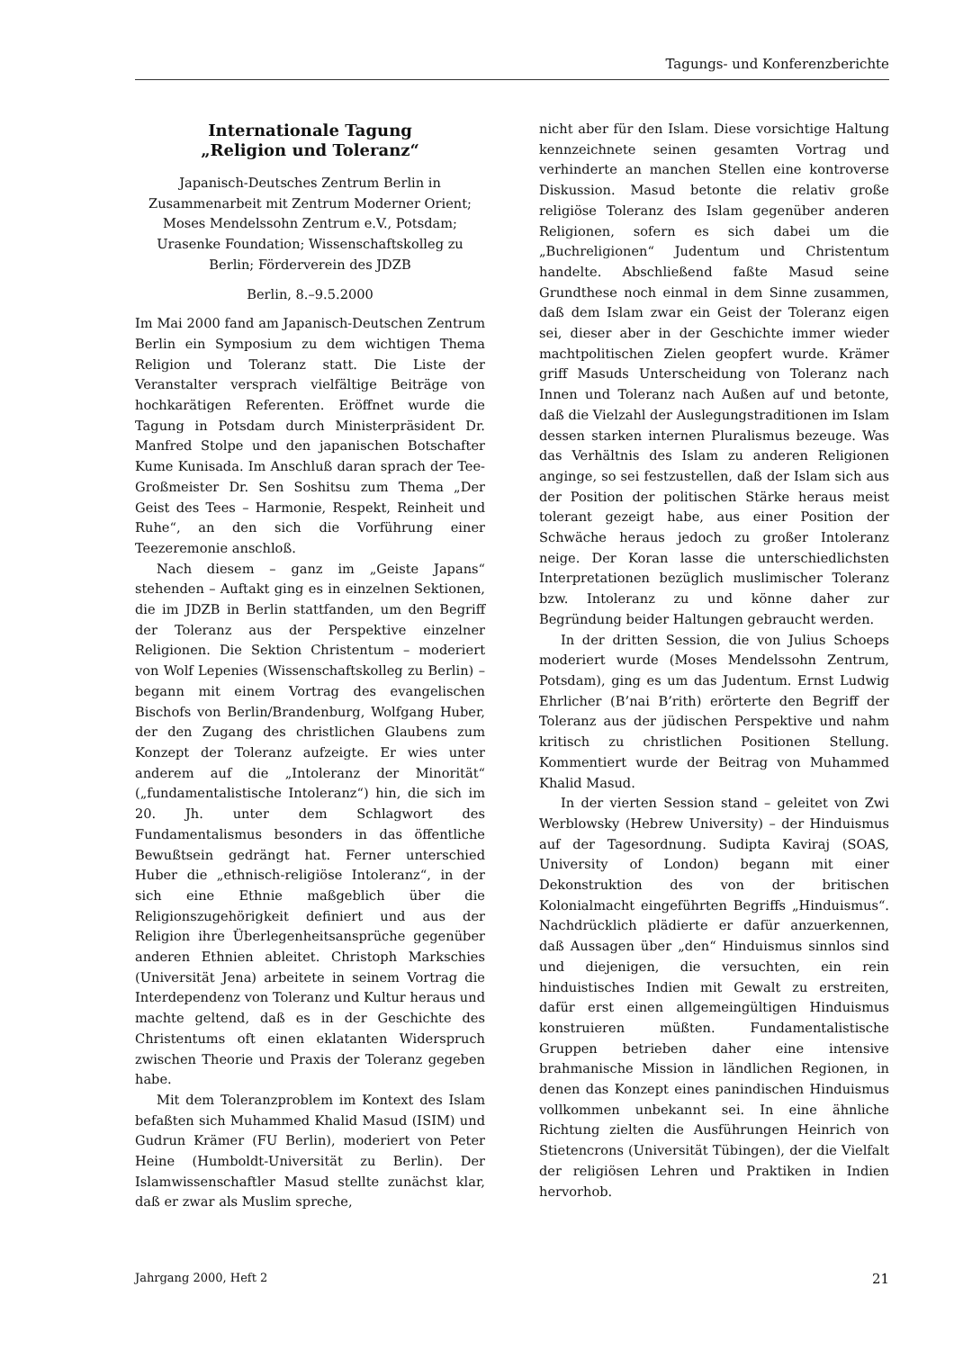Tagungs- und Konferenzberichte
Internationale Tagung
„Religion und Toleranz“
Japanisch-Deutsches Zentrum Berlin in Zusammenarbeit mit Zentrum Moderner Orient; Moses Mendelssohn Zentrum e.V., Potsdam; Urasenke Foundation; Wissenschaftskolleg zu Berlin; Förderverein des JDZB
Berlin, 8.–9.5.2000
Im Mai 2000 fand am Japanisch-Deutschen Zentrum Berlin ein Symposium zu dem wichtigen Thema Religion und Toleranz statt. Die Liste der Veranstalter versprach vielfältige Beiträge von hochkarätigen Referenten. Eröffnet wurde die Tagung in Potsdam durch Ministerpräsident Dr. Manfred Stolpe und den japanischen Botschafter Kume Kunisada. Im Anschluß daran sprach der Tee-Großmeister Dr. Sen Soshitsu zum Thema „Der Geist des Tees – Harmonie, Respekt, Reinheit und Ruhe“, an den sich die Vorführung einer Teezeremonie anschloß.
Nach diesem – ganz im „Geiste Japans“ stehenden – Auftakt ging es in einzelnen Sektionen, die im JDZB in Berlin stattfanden, um den Begriff der Toleranz aus der Perspektive einzelner Religionen. Die Sektion Christentum – moderiert von Wolf Lepenies (Wissenschaftskolleg zu Berlin) – begann mit einem Vortrag des evangelischen Bischofs von Berlin/Brandenburg, Wolfgang Huber, der den Zugang des christlichen Glaubens zum Konzept der Toleranz aufzeigte. Er wies unter anderem auf die „Intoleranz der Minorität“ („fundamentalistische Intoleranz“) hin, die sich im 20. Jh. unter dem Schlagwort des Fundamentalismus besonders in das öffentliche Bewußtsein gedrängt hat. Ferner unterschied Huber die „ethnisch-religiöse Intoleranz“, in der sich eine Ethnie maßgeblich über die Religionszugehörigkeit definiert und aus der Religion ihre Überlegenheitsansprüche gegenüber anderen Ethnien ableitet. Christoph Markschies (Universität Jena) arbeitete in seinem Vortrag die Interdependenz von Toleranz und Kultur heraus und machte geltend, daß es in der Geschichte des Christentums oft einen eklatanten Widerspruch zwischen Theorie und Praxis der Toleranz gegeben habe.
Mit dem Toleranzproblem im Kontext des Islam befaßten sich Muhammed Khalid Masud (ISIM) und Gudrun Krämer (FU Berlin), moderiert von Peter Heine (Humboldt-Universität zu Berlin). Der Islamwissenschaftler Masud stellte zunächst klar, daß er zwar als Muslim spreche,
nicht aber für den Islam. Diese vorsichtige Haltung kennzeichnete seinen gesamten Vortrag und verhinderte an manchen Stellen eine kontroverse Diskussion. Masud betonte die relativ große religiöse Toleranz des Islam gegenüber anderen Religionen, sofern es sich dabei um die „Buchreligionen“ Judentum und Christentum handelte. Abschließend faßte Masud seine Grundthese noch einmal in dem Sinne zusammen, daß dem Islam zwar ein Geist der Toleranz eigen sei, dieser aber in der Geschichte immer wieder machtpolitischen Zielen geopfert wurde. Krämer griff Masuds Unterscheidung von Toleranz nach Innen und Toleranz nach Außen auf und betonte, daß die Vielzahl der Auslegungstraditionen im Islam dessen starken internen Pluralismus bezeuge. Was das Verhältnis des Islam zu anderen Religionen anginge, so sei festzustellen, daß der Islam sich aus der Position der politischen Stärke heraus meist tolerant gezeigt habe, aus einer Position der Schwäche heraus jedoch zu großer Intoleranz neige. Der Koran lasse die unterschiedlichsten Interpretationen bezüglich muslimischer Toleranz bzw. Intoleranz zu und könne daher zur Begründung beider Haltungen gebraucht werden.
In der dritten Session, die von Julius Schoeps moderiert wurde (Moses Mendelssohn Zentrum, Potsdam), ging es um das Judentum. Ernst Ludwig Ehrlicher (B’nai B’rith) erörterte den Begriff der Toleranz aus der jüdischen Perspektive und nahm kritisch zu christlichen Positionen Stellung. Kommentiert wurde der Beitrag von Muhammed Khalid Masud.
In der vierten Session stand – geleitet von Zwi Werblowsky (Hebrew University) – der Hinduismus auf der Tagesordnung. Sudipta Kaviraj (SOAS, University of London) begann mit einer Dekonstruktion des von der britischen Kolonialmacht eingeführten Begriffs „Hinduismus“. Nachdrücklich plädierte er dafür anzuerkennen, daß Aussagen über „den“ Hinduismus sinnlos sind und diejenigen, die versuchten, ein rein hinduistisches Indien mit Gewalt zu erstreiten, dafür erst einen allgemeingültigen Hinduismus konstruieren müßten. Fundamentalistische Gruppen betrieben daher eine intensive brahmanische Mission in ländlichen Regionen, in denen das Konzept eines panindischen Hinduismus vollkommen unbekannt sei. In eine ähnliche Richtung zielten die Ausführungen Heinrich von Stietencrons (Universität Tübingen), der die Vielfalt der religiösen Lehren und Praktiken in Indien hervorhob.
Jahrgang 2000, Heft 2 21